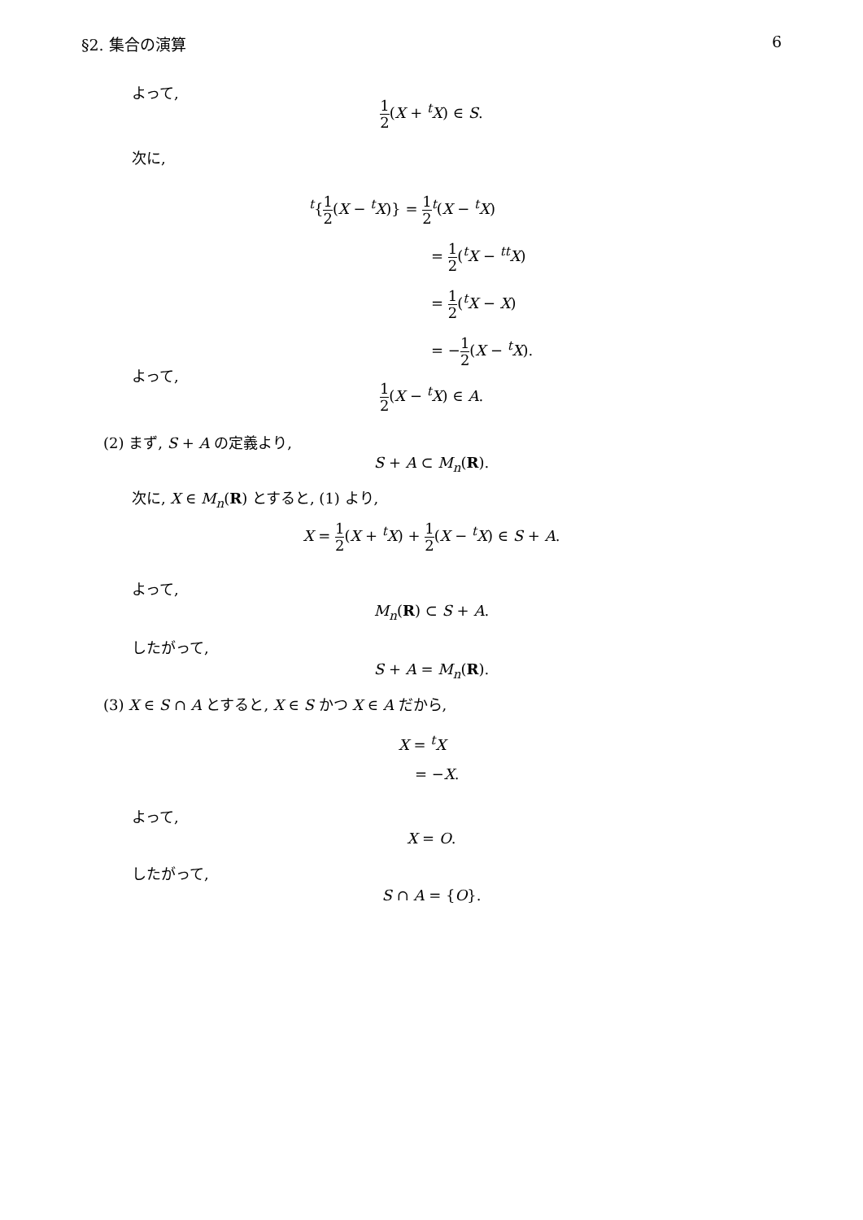§2. 集合の演算 6
よって,
1 2(X + <sup>t</sup>X) ∈ S.
次に,
<sup>t</sup>{1 2(X − <sup>t</sup>X)} = 1 2<sup>t</sup>(X − <sup>t</sup>X)
= 1 2(<sup>t</sup>X − <sup>tt</sup>X)
= 1 2(<sup>t</sup>X − X)
= −1 2(X − <sup>t</sup>X).
よって,
1 2(X − <sup>t</sup>X) ∈ A.
(2) まず, S + A の定義より,
S + A ⊂ M<sub>n</sub>(R).
次に, X ∈ M<sub>n</sub>(R) とすると, (1) より,
X = 1 2(X + <sup>t</sup>X) + 1 2(X − <sup>t</sup>X) ∈ S + A.
よって,
M<sub>n</sub>(R) ⊂ S + A.
したがって,
S + A = M<sub>n</sub>(R).
(3) X ∈ S ∩ A とすると, X ∈ S かつ X ∈ A だから,
X = <sup>t</sup>X
= −X.
よって,
X = O.
したがって,
S ∩ A = {O}.